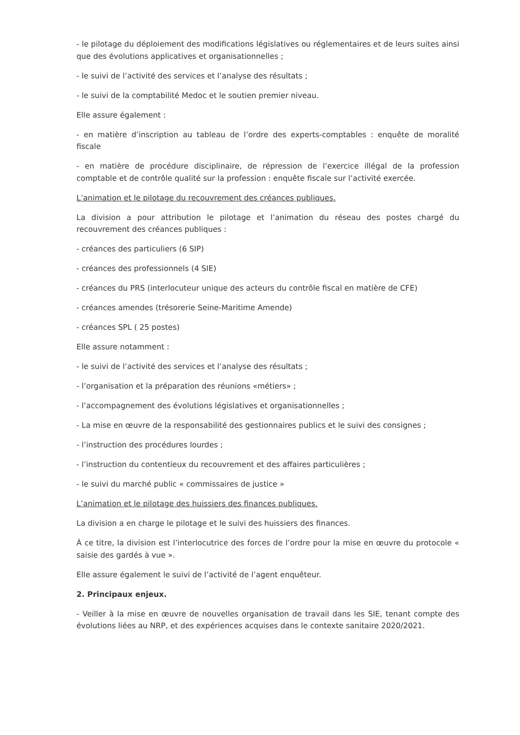- le pilotage du déploiement des modifications législatives ou réglementaires et de leurs suites ainsi que des évolutions applicatives et organisationnelles ;
- le suivi de l’activité des services et l’analyse des résultats ;
- le suivi de la comptabilité Medoc et le soutien premier niveau.
Elle assure également :
- en matière d’inscription au tableau de l’ordre des experts-comptables : enquête de moralité fiscale
- en matière de procédure disciplinaire, de répression de l’exercice illégal de la profession comptable et de contrôle qualité sur la profession : enquête fiscale sur l’activité exercée.
L’animation et le pilotage du recouvrement des créances publiques.
La division a pour attribution le pilotage et l’animation du réseau des postes chargé du recouvrement des créances publiques :
- créances des particuliers (6 SIP)
- créances des professionnels (4 SIE)
- créances du PRS (interlocuteur unique des acteurs du contrôle fiscal en matière de CFE)
- créances amendes (trésorerie Seine-Maritime Amende)
- créances SPL ( 25 postes)
Elle assure notamment :
- le suivi de l’activité des services et l’analyse des résultats ;
- l’organisation et la préparation des réunions «métiers» ;
- l’accompagnement des évolutions législatives et organisationnelles ;
- La mise en œuvre de la responsabilité des gestionnaires publics et le suivi des consignes ;
- l’instruction des procédures lourdes ;
- l’instruction du contentieux du recouvrement et des affaires particulières ;
- le suivi du marché public « commissaires de justice »
L’animation et le pilotage des huissiers des finances publiques.
La division a en charge le pilotage et le suivi des huissiers des finances.
À ce titre, la division est l’interlocutrice des forces de l’ordre pour la mise en œuvre du protocole « saisie des gardés à vue ».
Elle assure également le suivi de l’activité de l’agent enquêteur.
2. Principaux enjeux.
- Veiller à la mise en œuvre de nouvelles organisation de travail dans les SIE, tenant compte des évolutions liées au NRP, et des expériences acquises dans le contexte sanitaire 2020/2021.